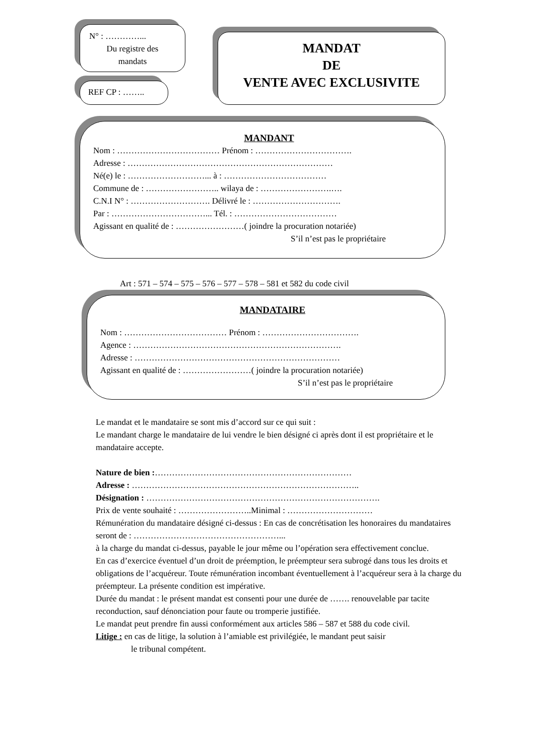N° : …………...
Du registre des
mandats
REF CP : ……..
MANDAT
DE
VENTE AVEC EXCLUSIVITE
MANDANT
Nom : ……………………………… Prénom : …………………………….
Adresse : ………………………………………………………………
Né(e) le : ………………………... à : ………………………………
Commune de : …………………….. wilaya de : …………………….….
C.N.I N° : ………………………. Délivré le : ………………………….
Par : ……………………………... Tél. : ………………………………
Agissant en qualité de : ……………………( joindre la procuration notariée)
S’il n’est pas le propriétaire
Art : 571 – 574 – 575 – 576 – 577 – 578 – 581 et 582 du code civil
MANDATAIRE
Nom : ……………………………… Prénom : …………………………….
Agence : ……………………………………………………………….
Adresse : ………………………………………………………………
Agissant en qualité de : ……………………( joindre la procuration notariée)
S’il n’est pas le propriétaire
Le mandat et le mandataire se sont mis d’accord sur ce qui suit :
Le mandant charge le mandataire de lui vendre le bien désigné ci après dont il est propriétaire et le mandataire accepte.
Nature de bien :……………………………………………………………
Adresse : ……………………………………………………………………..
Désignation : ……………………………………………………………………….
Prix de vente souhaité : ……………………..Minimal : …………………………
Rémunération du mandataire désigné ci-dessus : En cas de concrétisation les honoraires du mandataires seront de : ……………………………………………...
à la charge du mandat ci-dessus, payable le jour même ou l’opération sera effectivement conclue.
En cas d’exercice éventuel d’un droit de préemption, le préempteur sera subrogé dans tous les droits et obligations de l’acquéreur. Toute rémunération incombant éventuellement à l’acquéreur sera à la charge du préempteur. La présente condition est impérative.
Durée du mandat : le présent mandat est consenti pour une durée de ……. renouvelable par tacite reconduction, sauf dénonciation pour faute ou tromperie justifiée.
Le mandat peut prendre fin aussi conformément aux articles 586 – 587 et 588 du code civil.
Litige : en cas de litige, la solution à l’amiable est privilégiée, le mandant peut saisir
le tribunal compétent.